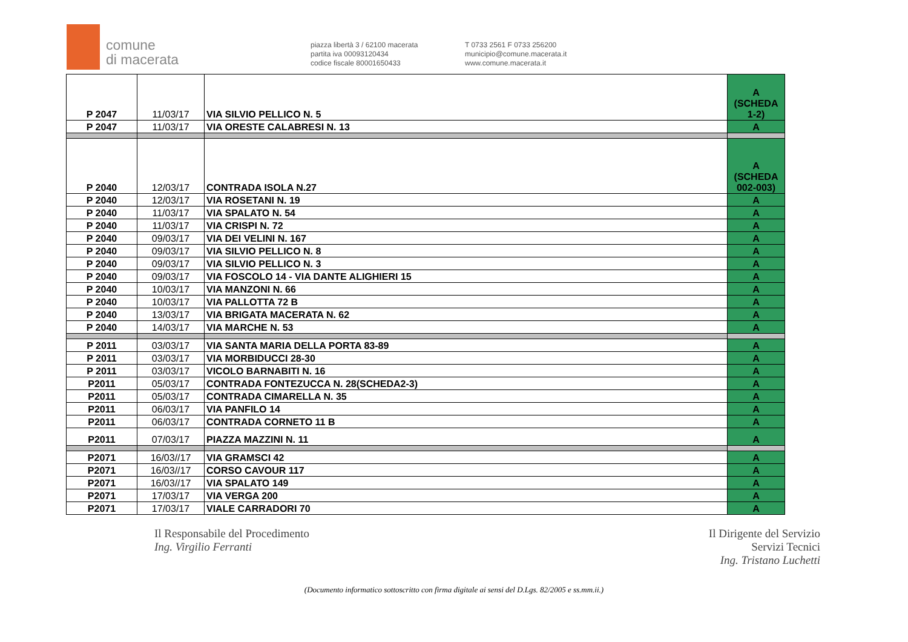comune
di macerata
piazza libertà 3 / 62100 macerata
partita iva 00093120434
codice fiscale 80001650433
T 0733 2561 F 0733 256200
municipio@comune.macerata.it
www.comune.macerata.it
| P 2047 | 11/03/17 | VIA SILVIO PELLICO N. 5 | A (SCHEDA 1-2) |
| P 2047 | 11/03/17 | VIA ORESTE CALABRESI N. 13 | A |
| P 2040 | 12/03/17 | CONTRADA ISOLA N.27 | A (SCHEDA 002-003) |
| P 2040 | 12/03/17 | VIA ROSETANI N. 19 | A |
| P 2040 | 11/03/17 | VIA SPALATO N. 54 | A |
| P 2040 | 11/03/17 | VIA CRISPI N. 72 | A |
| P 2040 | 09/03/17 | VIA DEI VELINI N. 167 | A |
| P 2040 | 09/03/17 | VIA SILVIO PELLICO N. 8 | A |
| P 2040 | 09/03/17 | VIA SILVIO PELLICO N. 3 | A |
| P 2040 | 09/03/17 | VIA FOSCOLO 14 - VIA DANTE ALIGHIERI 15 | A |
| P 2040 | 10/03/17 | VIA MANZONI N. 66 | A |
| P 2040 | 10/03/17 | VIA PALLOTTA 72 B | A |
| P 2040 | 13/03/17 | VIA BRIGATA MACERATA N. 62 | A |
| P 2040 | 14/03/17 | VIA MARCHE N. 53 | A |
| P 2011 | 03/03/17 | VIA SANTA MARIA DELLA PORTA 83-89 | A |
| P 2011 | 03/03/17 | VIA MORBIDUCCI 28-30 | A |
| P 2011 | 03/03/17 | VICOLO BARNABITI N. 16 | A |
| P2011 | 05/03/17 | CONTRADA FONTEZUCCA N. 28(SCHEDA2-3) | A |
| P2011 | 05/03/17 | CONTRADA CIMARELLA N. 35 | A |
| P2011 | 06/03/17 | VIA PANFILO 14 | A |
| P2011 | 06/03/17 | CONTRADA CORNETO 11 B | A |
| P2011 | 07/03/17 | PIAZZA MAZZINI N. 11 | A |
| P2071 | 16/03//17 | VIA GRAMSCI 42 | A |
| P2071 | 16/03//17 | CORSO CAVOUR 117 | A |
| P2071 | 16/03//17 | VIA SPALATO 149 | A |
| P2071 | 17/03/17 | VIA VERGA 200 | A |
| P2071 | 17/03/17 | VIALE CARRADORI 70 | A |
Il Responsabile del Procedimento
Ing. Virgilio Ferranti
Il Dirigente del Servizio
Servizi Tecnici
Ing. Tristano Luchetti
(Documento informatico sottoscritto con firma digitale ai sensi del D.Lgs. 82/2005 e ss.mm.ii.)